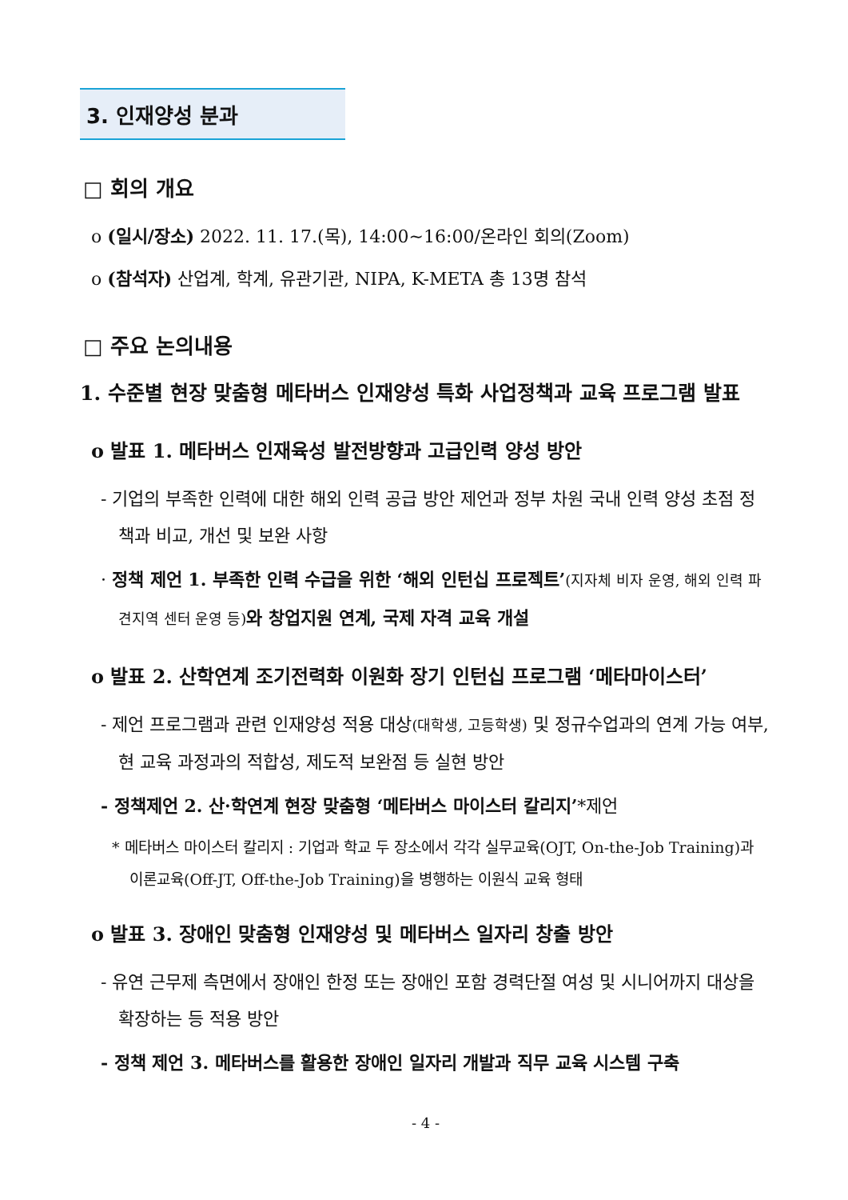3. 인재양성 분과
□ 회의 개요
o (일시/장소) 2022. 11. 17.(목), 14:00~16:00/온라인 회의(Zoom)
o (참석자) 산업계, 학계, 유관기관, NIPA, K-META 총 13명 참석
□ 주요 논의내용
1. 수준별 현장 맞춤형 메타버스 인재양성 특화 사업정책과 교육 프로그램 발표
o 발표 1. 메타버스 인재육성 발전방향과 고급인력 양성 방안
- 기업의 부족한 인력에 대한 해외 인력 공급 방안 제언과 정부 차원 국내 인력 양성 초점 정책과 비교, 개선 및 보완 사항
· 정책 제언 1. 부족한 인력 수급을 위한 ‘해외 인턴십 프로젝트’(지자체 비자 운영, 해외 인력 파견지역 센터 운영 등) 와 창업지원 연계, 국제 자격 교육 개설
o 발표 2. 산학연계 조기전력화 이원화 장기 인턴십 프로그램 ‘메타마이스터’
- 제언 프로그램과 관련 인재양성 적용 대상(대학생, 고등학생) 및 정규수업과의 연계 가능 여부, 현 교육 과정과의 적합성, 제도적 보완점 등 실현 방안
- 정책제언 2. 산·학연계 현장 맞춤형 ‘메타버스 마이스터 칼리지’*제언
* 메타버스 마이스터 칼리지 : 기업과 학교 두 장소에서 각각 실무교육(OJT, On-the-Job Training)과 이론교육(Off-JT, Off-the-Job Training)을 병행하는 이원식 교육 형태
o 발표 3. 장애인 맞춤형 인재양성 및 메타버스 일자리 창출 방안
- 유연 근무제 측면에서 장애인 한정 또는 장애인 포함 경력단절 여성 및 시니어까지 대상을 확장하는 등 적용 방안
- 정책 제언 3. 메타버스를 활용한 장애인 일자리 개발과 직무 교육 시스템 구축
- 4 -